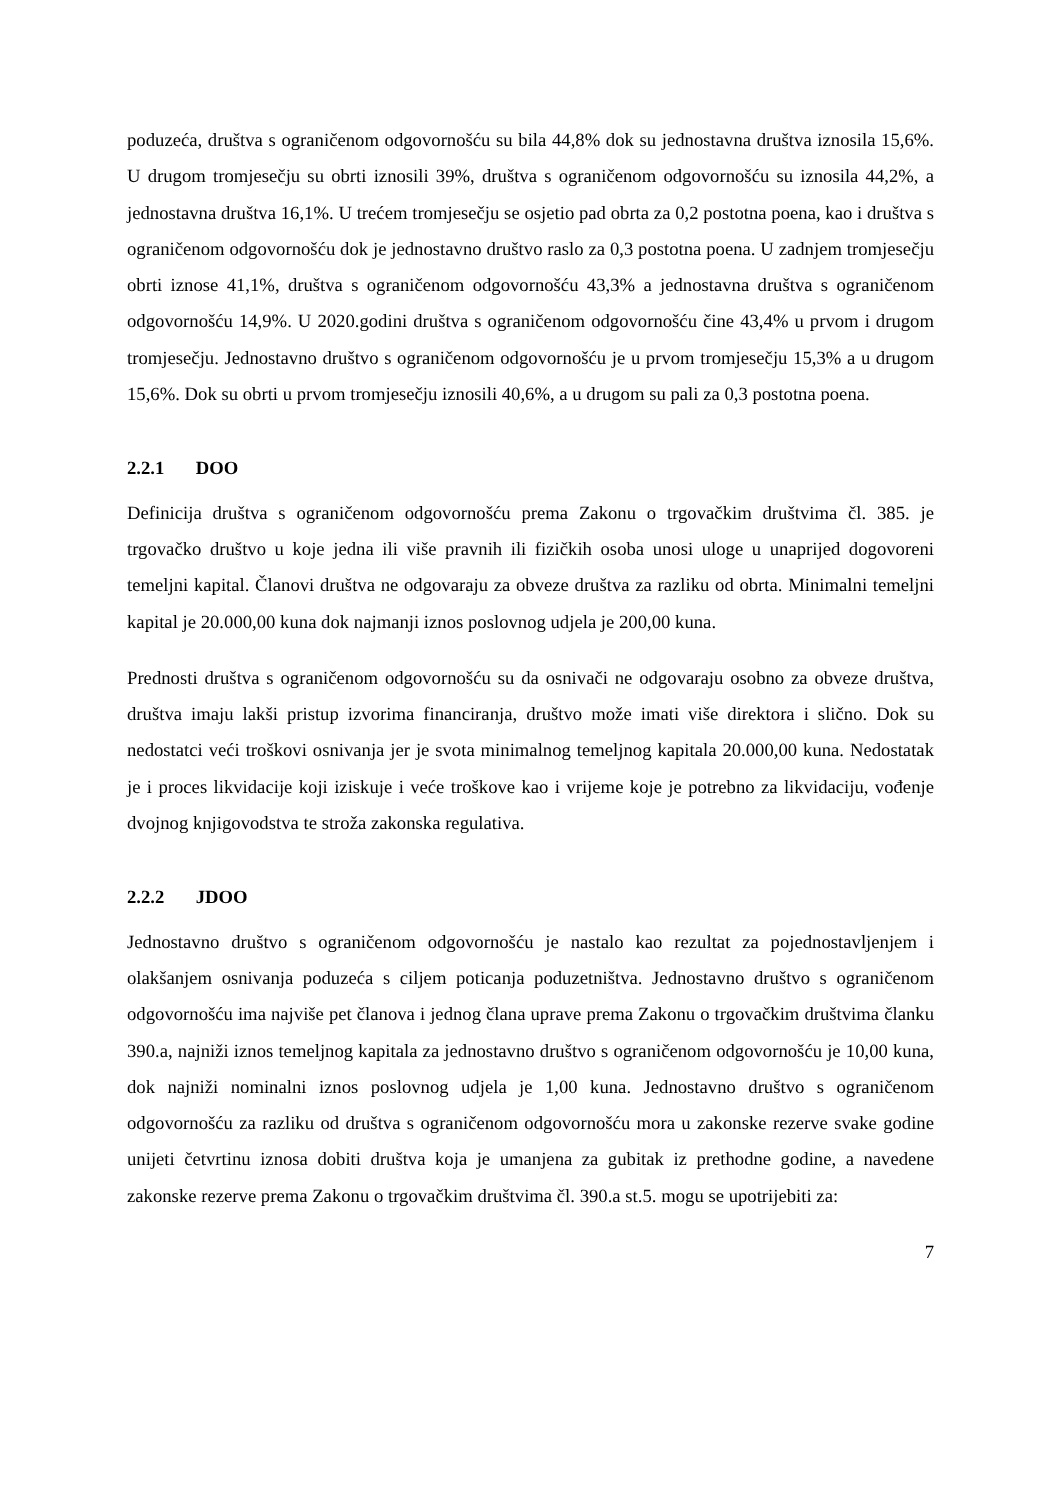poduzeća, društva s ograničenom odgovornošću su bila 44,8% dok su jednostavna društva iznosila 15,6%. U drugom tromjesečju su obrti iznosili 39%, društva s ograničenom odgovornošću su iznosila 44,2%, a jednostavna društva 16,1%. U trećem tromjesečju se osjetio pad obrta za 0,2 postotna poena, kao i društva s ograničenom odgovornošću dok je jednostavno društvo raslo za 0,3 postotna poena. U zadnjem tromjesečju obrti iznose 41,1%, društva s ograničenom odgovornošću 43,3% a jednostavna društva s ograničenom odgovornošću 14,9%. U 2020.godini društva s ograničenom odgovornošću čine 43,4% u prvom i drugom tromjesečju. Jednostavno društvo s ograničenom odgovornošću je u prvom tromjesečju 15,3% a u drugom 15,6%. Dok su obrti u prvom tromjesečju iznosili 40,6%, a u drugom su pali za 0,3 postotna poena.
2.2.1 DOO
Definicija društva s ograničenom odgovornošću prema Zakonu o trgovačkim društvima čl. 385. je trgovačko društvo u koje jedna ili više pravnih ili fizičkih osoba unosi uloge u unaprijed dogovoreni temeljni kapital. Članovi društva ne odgovaraju za obveze društva za razliku od obrta. Minimalni temeljni kapital je 20.000,00 kuna dok najmanji iznos poslovnog udjela je 200,00 kuna.
Prednosti društva s ograničenom odgovornošću su da osnivači ne odgovaraju osobno za obveze društva, društva imaju lakši pristup izvorima financiranja, društvo može imati više direktora i slično. Dok su nedostatci veći troškovi osnivanja jer je svota minimalnog temeljnog kapitala 20.000,00 kuna. Nedostatak je i proces likvidacije koji iziskuje i veće troškove kao i vrijeme koje je potrebno za likvidaciju, vođenje dvojnog knjigovodstva te stroža zakonska regulativa.
2.2.2 JDOO
Jednostavno društvo s ograničenom odgovornošću je nastalo kao rezultat za pojednostavljenjem i olakšanjem osnivanja poduzeća s ciljem poticanja poduzetništva. Jednostavno društvo s ograničenom odgovornošću ima najviše pet članova i jednog člana uprave prema Zakonu o trgovačkim društvima članku 390.a, najniži iznos temeljnog kapitala za jednostavno društvo s ograničenom odgovornošću je 10,00 kuna, dok najniži nominalni iznos poslovnog udjela je 1,00 kuna. Jednostavno društvo s ograničenom odgovornošću za razliku od društva s ograničenom odgovornošću mora u zakonske rezerve svake godine unijeti četvrtinu iznosa dobiti društva koja je umanjena za gubitak iz prethodne godine, a navedene zakonske rezerve prema Zakonu o trgovačkim društvima čl. 390.a st.5. mogu se upotrijebiti za:
7